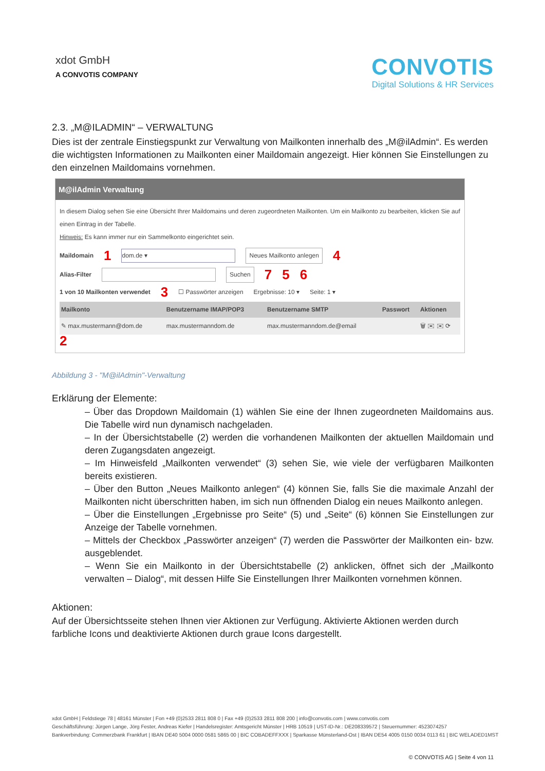xdot GmbH
A CONVOTIS COMPANY
CONVOTIS
Digital Solutions & HR Services
2.3. „M@ILADMIN“ – VERWALTUNG
Dies ist der zentrale Einstiegspunkt zur Verwaltung von Mailkonten innerhalb des „M@ilAdmin“. Es werden die wichtigsten Informationen zu Mailkonten einer Maildomain angezeigt. Hier können Sie Einstellungen zu den einzelnen Maildomains vornehmen.
M@ilAdmin Verwaltung
In diesem Dialog sehen Sie eine Übersicht Ihrer Maildomains und deren zugeordneten Mailkonten. Um ein Mailkonto zu bearbeiten, klicken Sie auf einen Eintrag in der Tabelle.
Hinweis: Es kann immer nur ein Sammelkonto eingerichtet sein.
Maildomain 1 dom.de ▾ Neues Mailkonto anlegen 4
Alias-Filter Suchen 7 5 6
1 von 10 Mailkonten verwendet 3 ☐ Passwörter anzeigen Ergebnisse: 10 ▾ Seite: 1 ▾
| Mailkonto | Benutzername IMAP/POP3 | Benutzername SMTP | Passwort | Aktionen |
| --- | --- | --- | --- | --- |
| ✎ max.mustermann@dom.de | max.mustermanndom.de | max.mustermanndom.de@email | | 🗑 ✉ ✉ ⟳ |
2
Abbildung 3 - "M@ilAdmin"-Verwaltung
Erklärung der Elemente:
– Über das Dropdown Maildomain (1) wählen Sie eine der Ihnen zugeordneten Maildomains aus. Die Tabelle wird nun dynamisch nachgeladen.
– In der Übersichtstabelle (2) werden die vorhandenen Mailkonten der aktuellen Maildomain und deren Zugangsdaten angezeigt.
– Im Hinweisfeld „Mailkonten verwendet“ (3) sehen Sie, wie viele der verfügbaren Mailkonten bereits existieren.
– Über den Button „Neues Mailkonto anlegen“ (4) können Sie, falls Sie die maximale Anzahl der Mailkonten nicht überschritten haben, im sich nun öffnenden Dialog ein neues Mailkonto anlegen.
– Über die Einstellungen „Ergebnisse pro Seite“ (5) und „Seite“ (6) können Sie Einstellungen zur Anzeige der Tabelle vornehmen.
– Mittels der Checkbox „Passwörter anzeigen“ (7) werden die Passwörter der Mailkonten ein- bzw. ausgeblendet.
– Wenn Sie ein Mailkonto in der Übersichtstabelle (2) anklicken, öffnet sich der „Mailkonto verwalten – Dialog“, mit dessen Hilfe Sie Einstellungen Ihrer Mailkonten vornehmen können.
Aktionen:
Auf der Übersichtsseite stehen Ihnen vier Aktionen zur Verfügung. Aktivierte Aktionen werden durch farbliche Icons und deaktivierte Aktionen durch graue Icons dargestellt.
xdot GmbH | Feldstiege 78 | 48161 Münster | Fon +49 (0)2533 2811 808 0 | Fax +49 (0)2533 2811 808 200 | info@convotis.com | www.convotis.com
Geschäftsführung: Jürgen Lange, Jörg Fester, Andreas Kiefer | Handelsregister: Amtsgericht Münster | HRB 10519 | UST-ID-Nr.: DE208339572 | Steuernummer: 4523074257
Bankverbindung: Commerzbank Frankfurt | IBAN DE40 5004 0000 0581 5865 00 | BIC COBADEFFXXX | Sparkasse Münsterland-Ost | IBAN DE54 4005 0150 0034 0113 61 | BIC WELADED1MST
© CONVOTIS AG | Seite 4 von 11